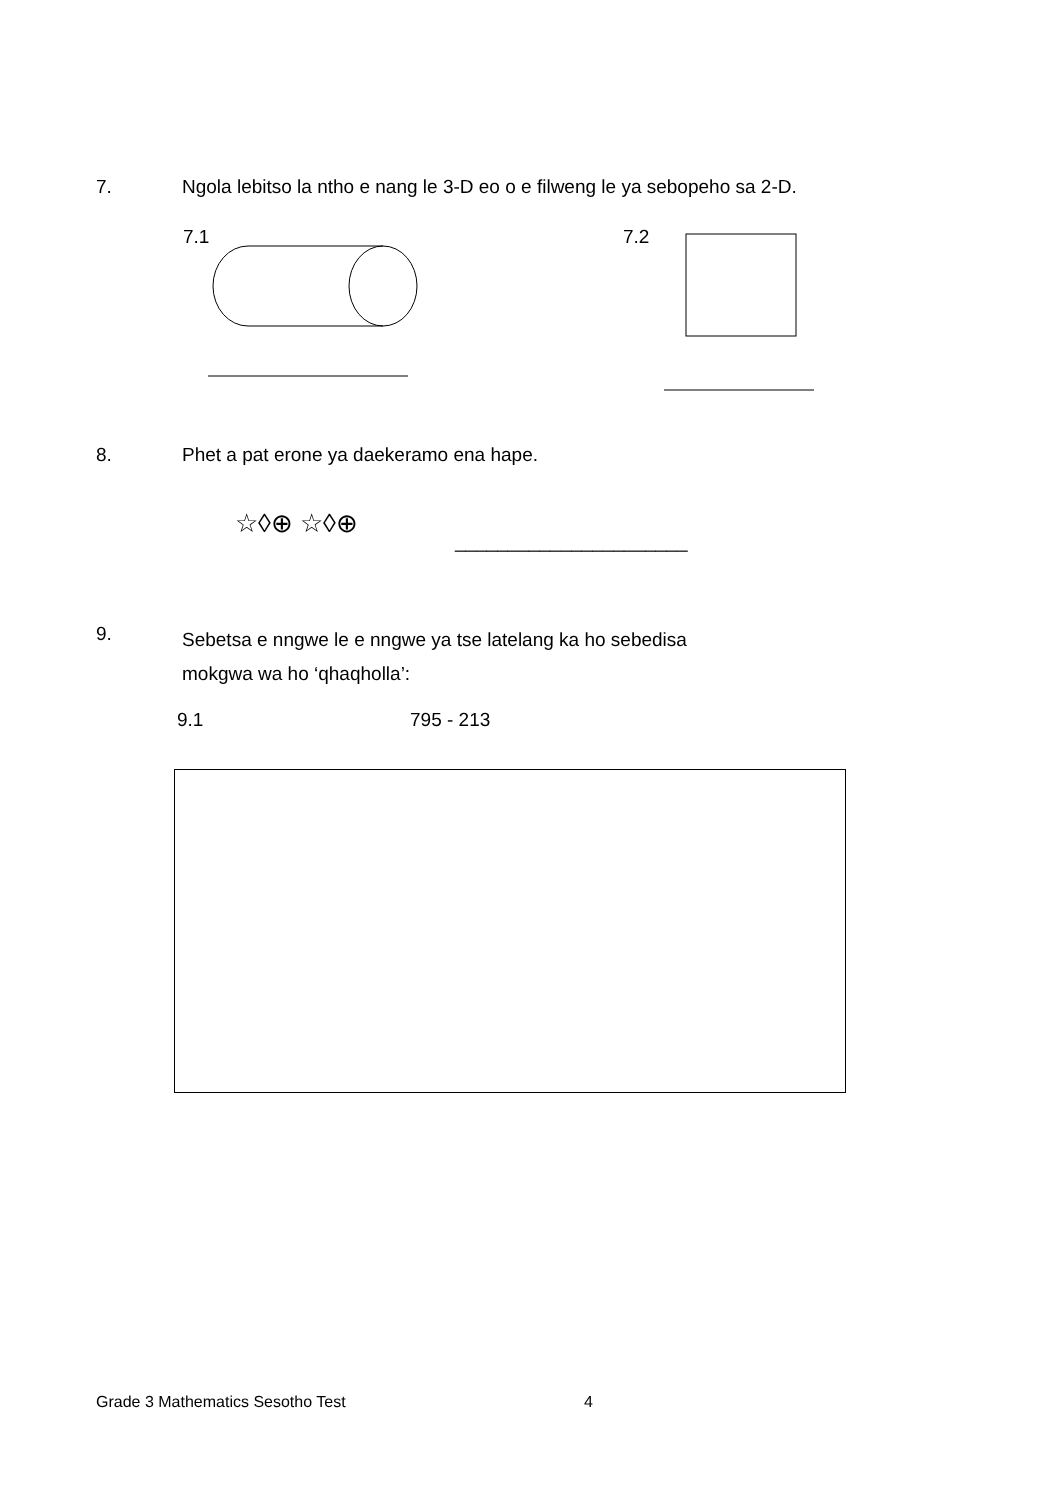7. Ngola lebitso la ntho e nang le 3-D eo o e filweng le ya sebopeho sa 2-D.
7.1
7.2
8. Phet a pat erone ya daekeramo ena hape.
☆◊⊕ ☆◊⊕
______________________
9.
Sebetsa e nngwe le e nngwe ya tse latelang ka ho sebedisa
mokgwa wa ho ‘qhaqholla’:
9.1 795 - 213
Grade 3 Mathematics Sesotho Test 4